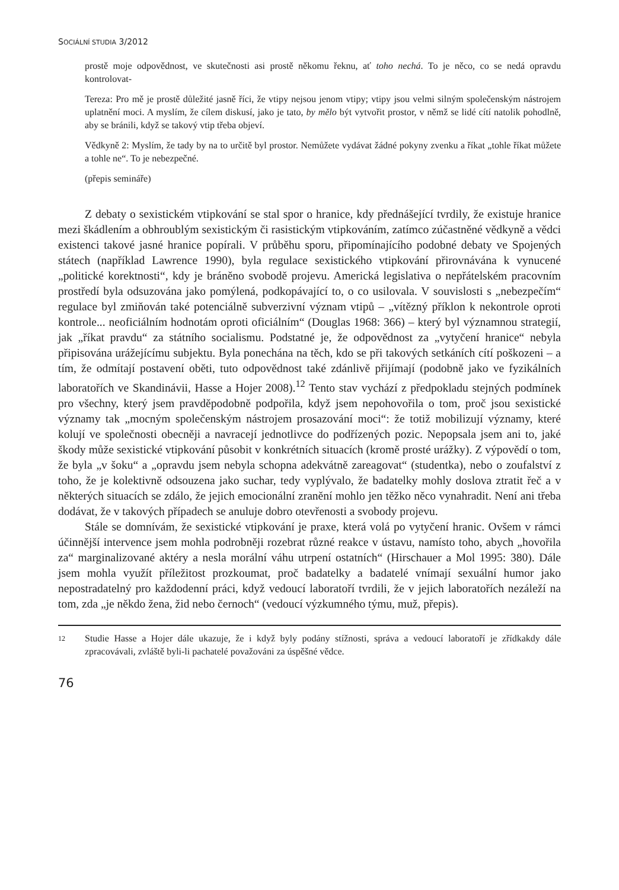SOCIÁLNÍ STUDIA 3/2012
prostě moje odpovědnost, ve skutečnosti asi prostě někomu řeknu, ať toho nechá. To je něco, co se nedá opravdu kontrolovat-
Tereza: Pro mě je prostě důležité jasně říci, že vtipy nejsou jenom vtipy; vtipy jsou velmi silným společenským nástrojem uplatnění moci. A myslím, že cílem diskusí, jako je tato, by mělo být vytvořit prostor, v němž se lidé cítí natolik pohodlně, aby se bránili, když se takový vtip třeba objeví.
Vědkyně 2: Myslím, že tady by na to určitě byl prostor. Nemůžete vydávat žádné pokyny zvenku a říkat „tohle říkat můžete a tohle ne“. To je nebezpečné.
(přepis semináře)
Z debaty o sexistickém vtipkování se stal spor o hranice, kdy přednášející tvrdily, že existuje hranice mezi škádlením a obhroublým sexistickým či rasistickým vtipkováním, zatímco zúčastněné vědkyně a vědci existenci takové jasné hranice popírali. V průběhu sporu, připomínajícího podobné debaty ve Spojených státech (například Lawrence 1990), byla regulace sexistického vtipkování přirovnávána k vynucené „politické korektnosti“, kdy je bráněno svobodě projevu. Americká legislativa o nepřátelském pracovním prostředí byla odsuzována jako pomýlená, podkopávající to, o co usilovala. V souvislosti s „nebezpečím“ regulace byl zmiňován také potenciálně subverzivní význam vtipů – „vítězný příklon k nekontrole oproti kontrole... neoficiálním hodnotám oproti oficiálním“ (Douglas 1968: 366) – který byl významnou strategií, jak „říkat pravdu“ za státního socialismu. Podstatné je, že odpovědnost za „vytyčení hranice“ nebyla připisována urážejícímu subjektu. Byla ponechána na těch, kdo se při takových setkáních cítí poškozeni – a tím, že odmítají postavení oběti, tuto odpovědnost také zdánlivě přijímají (podobně jako ve fyzikálních laboratořích ve Skandinávii, Hasse a Hojer 2008).<sup>12</sup> Tento stav vychází z předpokladu stejných podmínek pro všechny, který jsem pravděpodobně podpořila, když jsem nepohovořila o tom, proč jsou sexistické významy tak „mocným společenským nástrojem prosazování moci“: že totiž mobilizují významy, které kolují ve společnosti obecněji a navracejí jednotlivce do podřízených pozic. Nepopsala jsem ani to, jaké škody může sexistické vtipkování působit v konkrétních situacích (kromě prosté urážky). Z výpovědí o tom, že byla „v šoku“ a „opravdu jsem nebyla schopna adekvátně zareagovat“ (studentka), nebo o zoufalství z toho, že je kolektivně odsouzena jako suchar, tedy vyplývalo, že badatelky mohly doslova ztratit řeč a v některých situacích se zdálo, že jejich emocionální zranění mohlo jen těžko něco vynahradit. Není ani třeba dodávat, že v takových případech se anuluje dobro otevřenosti a svobody projevu.
Stále se domnívám, že sexistické vtipkování je praxe, která volá po vytyčení hranic. Ovšem v rámci účinnější intervence jsem mohla podrobněji rozebrat různé reakce v ústavu, namísto toho, abych „hovořila za“ marginalizované aktéry a nesla morální váhu utrpení ostatních“ (Hirschauer a Mol 1995: 380). Dále jsem mohla využít příležitost prozkoumat, proč badatelky a badatelé vnímají sexuální humor jako nepostradatelný pro každodenní práci, když vedoucí laboratoří tvrdili, že v jejich laboratořích nezáleží na tom, zda „je někdo žena, žid nebo černoch“ (vedoucí výzkumného týmu, muž, přepis).
12 Studie Hasse a Hojer dále ukazuje, že i když byly podány stížnosti, správa a vedoucí laboratoří je zřídkakdy dále zpracovávali, zvláště byli-li pachatelé považováni za úspěšné vědce.
76